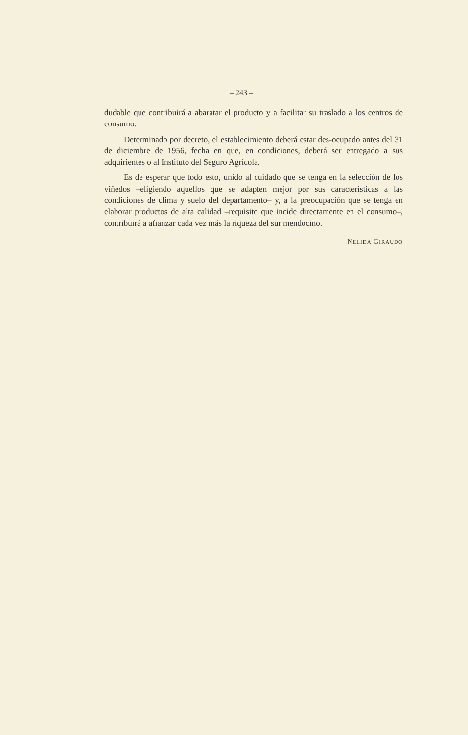– 243 –
dudable que contribuirá a abaratar el producto y a facilitar su traslado a los centros de consumo.
Determinado por decreto, el establecimiento deberá estar des-ocupado antes del 31 de diciembre de 1956, fecha en que, en condiciones, deberá ser entregado a sus adquirientes o al Instituto del Seguro Agrícola.
Es de esperar que todo esto, unido al cuidado que se tenga en la selección de los viñedos –eligiendo aquellos que se adapten mejor por sus características a las condiciones de clima y suelo del departamento– y, a la preocupación que se tenga en elaborar productos de alta calidad –requisito que incide directamente en el consumo–, contribuirá a afianzar cada vez más la riqueza del sur mendocino.
NELIDA GIRAUDO